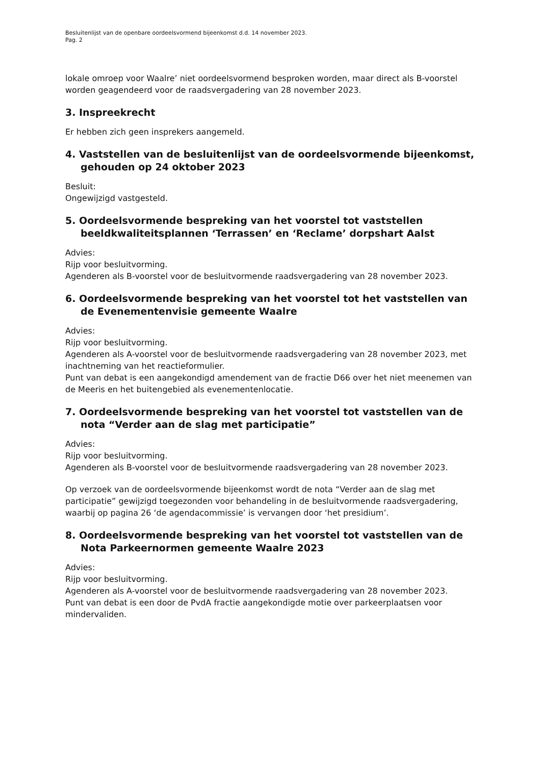Besluitenlijst van de openbare oordeelsvormend bijeenkomst d.d. 14 november 2023.
Pag. 2
lokale omroep voor Waalre’ niet oordeelsvormend besproken worden, maar direct als B-voorstel worden geagendeerd voor de raadsvergadering van 28 november 2023.
3. Inspreekrecht
Er hebben zich geen insprekers aangemeld.
4. Vaststellen van de besluitenlijst van de oordeelsvormende bijeenkomst, gehouden op 24 oktober 2023
Besluit:
Ongewijzigd vastgesteld.
5. Oordeelsvormende bespreking van het voorstel tot vaststellen beeldkwaliteitsplannen ‘Terrassen’ en ‘Reclame’ dorpshart Aalst
Advies:
Rijp voor besluitvorming.
Agenderen als B-voorstel voor de besluitvormende raadsvergadering van 28 november 2023.
6. Oordeelsvormende bespreking van het voorstel tot het vaststellen van de Evenementenvisie gemeente Waalre
Advies:
Rijp voor besluitvorming.
Agenderen als A-voorstel voor de besluitvormende raadsvergadering van 28 november 2023, met inachtneming van het reactieformulier.
Punt van debat is een aangekondigd amendement van de fractie D66 over het niet meenemen van de Meeris en het buitengebied als evenementenlocatie.
7. Oordeelsvormende bespreking van het voorstel tot vaststellen van de nota “Verder aan de slag met participatie”
Advies:
Rijp voor besluitvorming.
Agenderen als B-voorstel voor de besluitvormende raadsvergadering van 28 november 2023.
Op verzoek van de oordeelsvormende bijeenkomst wordt de nota “Verder aan de slag met participatie” gewijzigd toegezonden voor behandeling in de besluitvormende raadsvergadering, waarbij op pagina 26 ‘de agendacommissie’ is vervangen door ‘het presidium’.
8. Oordeelsvormende bespreking van het voorstel tot vaststellen van de Nota Parkeernormen gemeente Waalre 2023
Advies:
Rijp voor besluitvorming.
Agenderen als A-voorstel voor de besluitvormende raadsvergadering van 28 november 2023.
Punt van debat is een door de PvdA fractie aangekondigde motie over parkeerplaatsen voor mindervaliden.